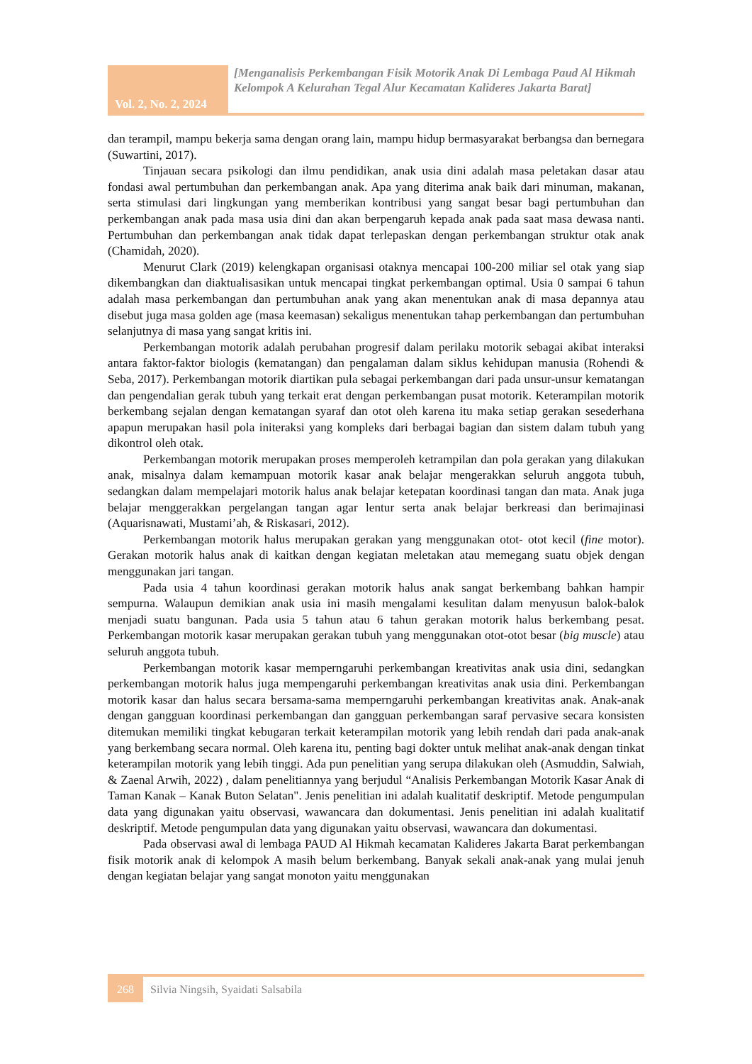Vol. 2, No. 2, 2024
[Menganalisis Perkembangan Fisik Motorik Anak Di Lembaga Paud Al Hikmah Kelompok A Kelurahan Tegal Alur Kecamatan Kalideres Jakarta Barat]
dan terampil, mampu bekerja sama dengan orang lain, mampu hidup bermasyarakat berbangsa dan bernegara (Suwartini, 2017).
Tinjauan secara psikologi dan ilmu pendidikan, anak usia dini adalah masa peletakan dasar atau fondasi awal pertumbuhan dan perkembangan anak. Apa yang diterima anak baik dari minuman, makanan, serta stimulasi dari lingkungan yang memberikan kontribusi yang sangat besar bagi pertumbuhan dan perkembangan anak pada masa usia dini dan akan berpengaruh kepada anak pada saat masa dewasa nanti. Pertumbuhan dan perkembangan anak tidak dapat terlepaskan dengan perkembangan struktur otak anak (Chamidah, 2020).
Menurut Clark (2019) kelengkapan organisasi otaknya mencapai 100-200 miliar sel otak yang siap dikembangkan dan diaktualisasikan untuk mencapai tingkat perkembangan optimal. Usia 0 sampai 6 tahun adalah masa perkembangan dan pertumbuhan anak yang akan menentukan anak di masa depannya atau disebut juga masa golden age (masa keemasan) sekaligus menentukan tahap perkembangan dan pertumbuhan selanjutnya di masa yang sangat kritis ini.
Perkembangan motorik adalah perubahan progresif dalam perilaku motorik sebagai akibat interaksi antara faktor-faktor biologis (kematangan) dan pengalaman dalam siklus kehidupan manusia (Rohendi & Seba, 2017). Perkembangan motorik diartikan pula sebagai perkembangan dari pada unsur-unsur kematangan dan pengendalian gerak tubuh yang terkait erat dengan perkembangan pusat motorik. Keterampilan motorik berkembang sejalan dengan kematangan syaraf dan otot oleh karena itu maka setiap gerakan sesederhana apapun merupakan hasil pola initeraksi yang kompleks dari berbagai bagian dan sistem dalam tubuh yang dikontrol oleh otak.
Perkembangan motorik merupakan proses memperoleh ketrampilan dan pola gerakan yang dilakukan anak, misalnya dalam kemampuan motorik kasar anak belajar mengerakkan seluruh anggota tubuh, sedangkan dalam mempelajari motorik halus anak belajar ketepatan koordinasi tangan dan mata. Anak juga belajar menggerakkan pergelangan tangan agar lentur serta anak belajar berkreasi dan berimajinasi (Aquarisnawati, Mustami’ah, & Riskasari, 2012).
Perkembangan motorik halus merupakan gerakan yang menggunakan otot- otot kecil (fine motor). Gerakan motorik halus anak di kaitkan dengan kegiatan meletakan atau memegang suatu objek dengan menggunakan jari tangan.
Pada usia 4 tahun koordinasi gerakan motorik halus anak sangat berkembang bahkan hampir sempurna. Walaupun demikian anak usia ini masih mengalami kesulitan dalam menyusun balok-balok menjadi suatu bangunan. Pada usia 5 tahun atau 6 tahun gerakan motorik halus berkembang pesat. Perkembangan motorik kasar merupakan gerakan tubuh yang menggunakan otot-otot besar (big muscle) atau seluruh anggota tubuh.
Perkembangan motorik kasar memperngaruhi perkembangan kreativitas anak usia dini, sedangkan perkembangan motorik halus juga mempengaruhi perkembangan kreativitas anak usia dini. Perkembangan motorik kasar dan halus secara bersama-sama memperngaruhi perkembangan kreativitas anak. Anak-anak dengan gangguan koordinasi perkembangan dan gangguan perkembangan saraf pervasive secara konsisten ditemukan memiliki tingkat kebugaran terkait keterampilan motorik yang lebih rendah dari pada anak-anak yang berkembang secara normal. Oleh karena itu, penting bagi dokter untuk melihat anak-anak dengan tinkat keterampilan motorik yang lebih tinggi. Ada pun penelitian yang serupa dilakukan oleh (Asmuddin, Salwiah, & Zaenal Arwih, 2022) , dalam penelitiannya yang berjudul “Analisis Perkembangan Motorik Kasar Anak di Taman Kanak – Kanak Buton Selatan". Jenis penelitian ini adalah kualitatif deskriptif. Metode pengumpulan data yang digunakan yaitu observasi, wawancara dan dokumentasi. Jenis penelitian ini adalah kualitatif deskriptif. Metode pengumpulan data yang digunakan yaitu observasi, wawancara dan dokumentasi.
Pada observasi awal di lembaga PAUD Al Hikmah kecamatan Kalideres Jakarta Barat perkembangan fisik motorik anak di kelompok A masih belum berkembang. Banyak sekali anak-anak yang mulai jenuh dengan kegiatan belajar yang sangat monoton yaitu menggunakan
268
Silvia Ningsih, Syaidati Salsabila